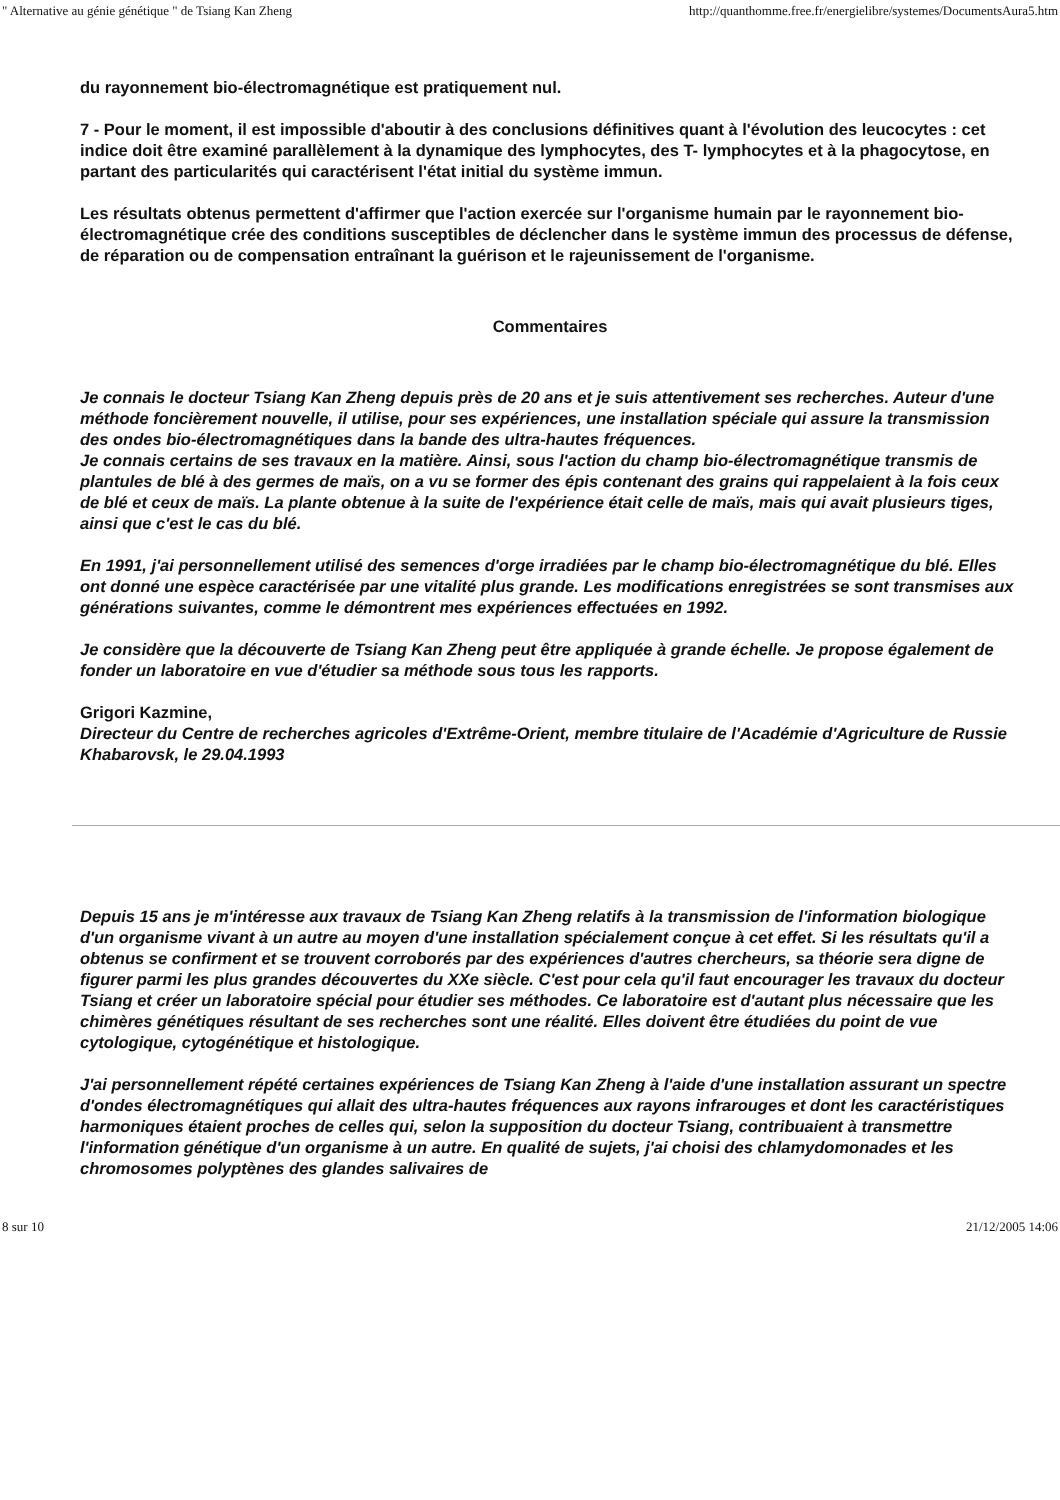" Alternative au génie génétique " de Tsiang Kan Zheng http://quanthomme.free.fr/energielibre/systemes/DocumentsAura5.htm
du rayonnement bio-électromagnétique est pratiquement nul.
7 - Pour le moment, il est impossible d'aboutir à des conclusions définitives quant à l'évolution des leucocytes : cet indice doit être examiné parallèlement à la dynamique des lymphocytes, des T- lymphocytes et à la phagocytose, en partant des particularités qui caractérisent l'état initial du système immun.
Les résultats obtenus permettent d'affirmer que l'action exercée sur l'organisme humain par le rayonnement bio-électromagnétique crée des conditions susceptibles de déclencher dans le système immun des processus de défense, de réparation ou de compensation entraînant la guérison et le rajeunissement de l'organisme.
Commentaires
Je connais le docteur Tsiang Kan Zheng depuis près de 20 ans et je suis attentivement ses recherches. Auteur d'une méthode foncièrement nouvelle, il utilise, pour ses expériences, une installation spéciale qui assure la transmission des ondes bio-électromagnétiques dans la bande des ultra-hautes fréquences.
Je connais certains de ses travaux en la matière. Ainsi, sous l'action du champ bio-électromagnétique transmis de plantules de blé à des germes de maïs, on a vu se former des épis contenant des grains qui rappelaient à la fois ceux de blé et ceux de maïs. La plante obtenue à la suite de l'expérience était celle de maïs, mais qui avait plusieurs tiges, ainsi que c'est le cas du blé.
En 1991, j'ai personnellement utilisé des semences d'orge irradiées par le champ bio-électromagnétique du blé. Elles ont donné une espèce caractérisée par une vitalité plus grande. Les modifications enregistrées se sont transmises aux générations suivantes, comme le démontrent mes expériences effectuées en 1992.
Je considère que la découverte de Tsiang Kan Zheng peut être appliquée à grande échelle. Je propose également de fonder un laboratoire en vue d'étudier sa méthode sous tous les rapports.
Grigori Kazmine,
Directeur du Centre de recherches agricoles d'Extrême-Orient, membre titulaire de l'Académie d'Agriculture de Russie Khabarovsk, le 29.04.1993
Depuis 15 ans je m'intéresse aux travaux de Tsiang Kan Zheng relatifs à la transmission de l'information biologique d'un organisme vivant à un autre au moyen d'une installation spécialement conçue à cet effet. Si les résultats qu'il a obtenus se confirment et se trouvent corroborés par des expériences d'autres chercheurs, sa théorie sera digne de figurer parmi les plus grandes découvertes du XXe siècle. C'est pour cela qu'il faut encourager les travaux du docteur Tsiang et créer un laboratoire spécial pour étudier ses méthodes. Ce laboratoire est d'autant plus nécessaire que les chimères génétiques résultant de ses recherches sont une réalité. Elles doivent être étudiées du point de vue cytologique, cytogénétique et histologique.
J'ai personnellement répété certaines expériences de Tsiang Kan Zheng à l'aide d'une installation assurant un spectre d'ondes électromagnétiques qui allait des ultra-hautes fréquences aux rayons infrarouges et dont les caractéristiques harmoniques étaient proches de celles qui, selon la supposition du docteur Tsiang, contribuaient à transmettre l'information génétique d'un organisme à un autre. En qualité de sujets, j'ai choisi des chlamydomonades et les chromosomes polyptènes des glandes salivaires de
8 sur 10 21/12/2005 14:06